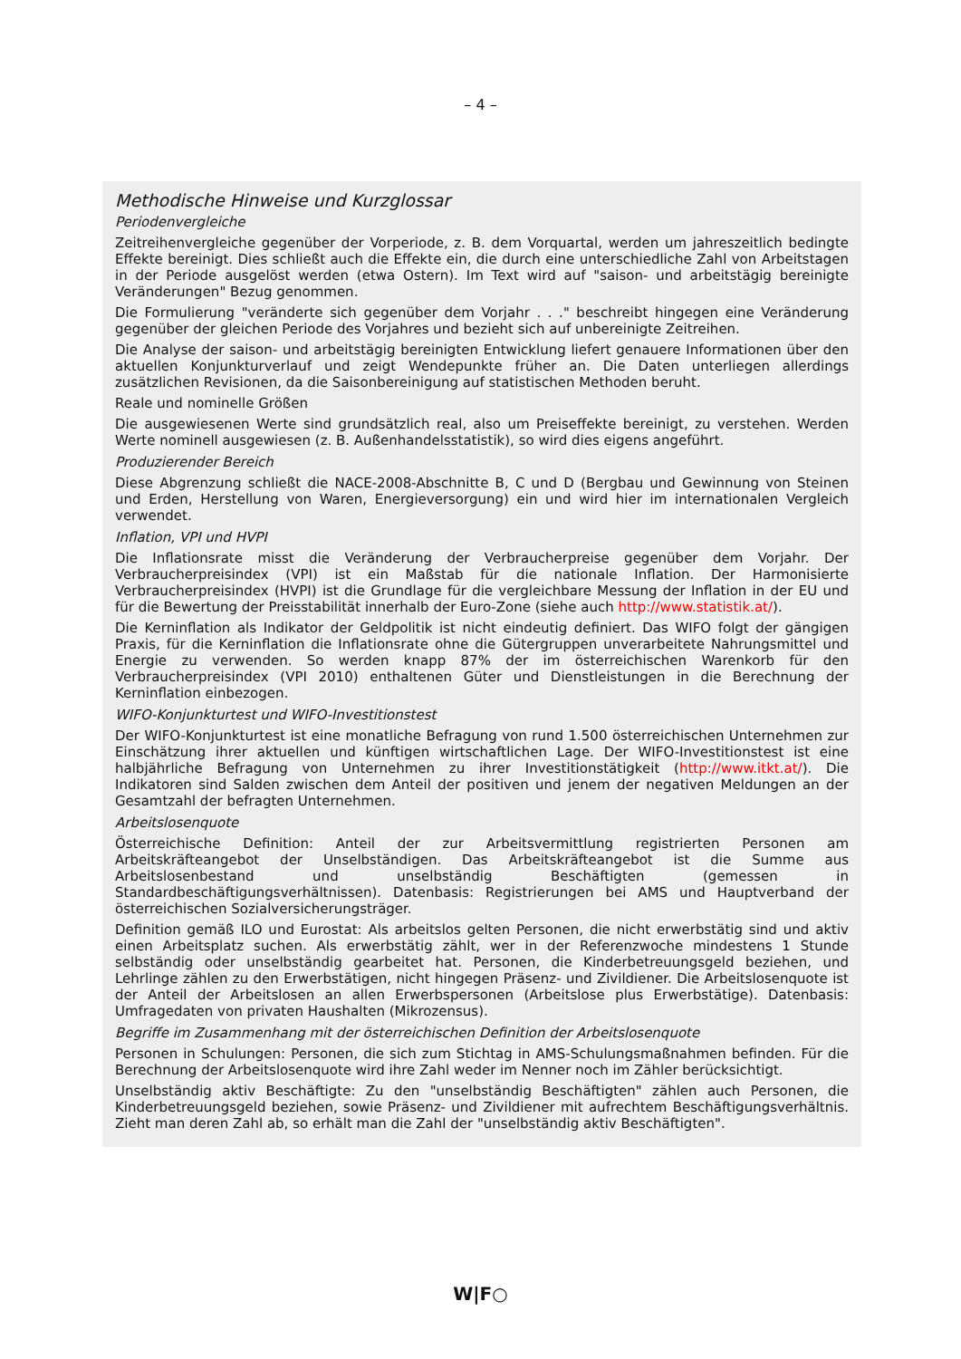– 4 –
Methodische Hinweise und Kurzglossar
Periodenvergleiche
Zeitreihenvergleiche gegenüber der Vorperiode, z. B. dem Vorquartal, werden um jahreszeitlich bedingte Effekte bereinigt. Dies schließt auch die Effekte ein, die durch eine unterschiedliche Zahl von Arbeitstagen in der Periode ausgelöst werden (etwa Ostern). Im Text wird auf "saison- und arbeitstägig bereinigte Veränderungen" Bezug genommen.
Die Formulierung "veränderte sich gegenüber dem Vorjahr . . ." beschreibt hingegen eine Veränderung gegenüber der gleichen Periode des Vorjahres und bezieht sich auf unbereinigte Zeitreihen.
Die Analyse der saison- und arbeitstägig bereinigten Entwicklung liefert genauere Informationen über den aktuellen Konjunkturverlauf und zeigt Wendepunkte früher an. Die Daten unterliegen allerdings zusätzlichen Revisionen, da die Saisonbereinigung auf statistischen Methoden beruht.
Reale und nominelle Größen
Die ausgewiesenen Werte sind grundsätzlich real, also um Preiseffekte bereinigt, zu verstehen. Werden Werte nominell ausgewiesen (z. B. Außenhandelsstatistik), so wird dies eigens angeführt.
Produzierender Bereich
Diese Abgrenzung schließt die NACE-2008-Abschnitte B, C und D (Bergbau und Gewinnung von Steinen und Erden, Herstellung von Waren, Energieversorgung) ein und wird hier im internationalen Vergleich verwendet.
Inflation, VPI und HVPI
Die Inflationsrate misst die Veränderung der Verbraucherpreise gegenüber dem Vorjahr. Der Verbraucherpreisindex (VPI) ist ein Maßstab für die nationale Inflation. Der Harmonisierte Verbraucherpreisindex (HVPI) ist die Grundlage für die vergleichbare Messung der Inflation in der EU und für die Bewertung der Preisstabilität innerhalb der Euro-Zone (siehe auch http://www.statistik.at/).
Die Kerninflation als Indikator der Geldpolitik ist nicht eindeutig definiert. Das WIFO folgt der gängigen Praxis, für die Kerninflation die Inflationsrate ohne die Gütergruppen unverarbeitete Nahrungsmittel und Energie zu verwenden. So werden knapp 87% der im österreichischen Warenkorb für den Verbraucherpreisindex (VPI 2010) enthaltenen Güter und Dienstleistungen in die Berechnung der Kerninflation einbezogen.
WIFO-Konjunkturtest und WIFO-Investitionstest
Der WIFO-Konjunkturtest ist eine monatliche Befragung von rund 1.500 österreichischen Unternehmen zur Einschätzung ihrer aktuellen und künftigen wirtschaftlichen Lage. Der WIFO-Investitionstest ist eine halbjährliche Befragung von Unternehmen zu ihrer Investitionstätigkeit (http://www.itkt.at/). Die Indikatoren sind Salden zwischen dem Anteil der positiven und jenem der negativen Meldungen an der Gesamtzahl der befragten Unternehmen.
Arbeitslosenquote
Österreichische Definition: Anteil der zur Arbeitsvermittlung registrierten Personen am Arbeitskräfteangebot der Unselbständigen. Das Arbeitskräfteangebot ist die Summe aus Arbeitslosenbestand und unselbständig Beschäftigten (gemessen in Standardbeschäftigungsverhältnissen). Datenbasis: Registrierungen bei AMS und Hauptverband der österreichischen Sozialversicherungsträger.
Definition gemäß ILO und Eurostat: Als arbeitslos gelten Personen, die nicht erwerbstätig sind und aktiv einen Arbeitsplatz suchen. Als erwerbstätig zählt, wer in der Referenzwoche mindestens 1 Stunde selbständig oder unselbständig gearbeitet hat. Personen, die Kinderbetreuungsgeld beziehen, und Lehrlinge zählen zu den Erwerbstätigen, nicht hingegen Präsenz- und Zivildiener. Die Arbeitslosenquote ist der Anteil der Arbeitslosen an allen Erwerbspersonen (Arbeitslose plus Erwerbstätige). Datenbasis: Umfragedaten von privaten Haushalten (Mikrozensus).
Begriffe im Zusammenhang mit der österreichischen Definition der Arbeitslosenquote
Personen in Schulungen: Personen, die sich zum Stichtag in AMS-Schulungsmaßnahmen befinden. Für die Berechnung der Arbeitslosenquote wird ihre Zahl weder im Nenner noch im Zähler berücksichtigt.
Unselbständig aktiv Beschäftigte: Zu den "unselbständig Beschäftigten" zählen auch Personen, die Kinderbetreuungsgeld beziehen, sowie Präsenz- und Zivildiener mit aufrechtem Beschäftigungsverhältnis. Zieht man deren Zahl ab, so erhält man die Zahl der "unselbständig aktiv Beschäftigten".
W|F○